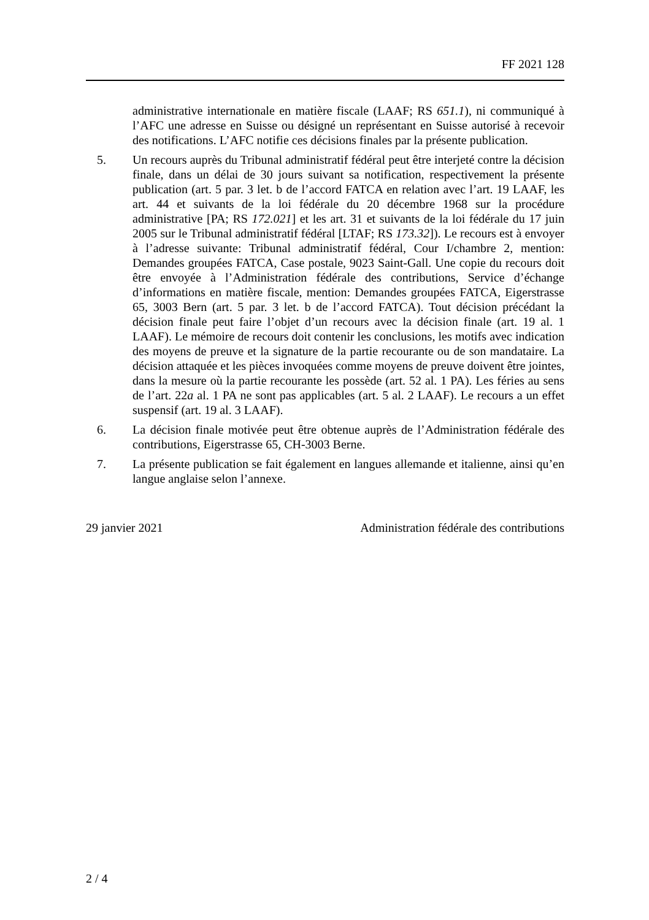FF 2021 128
administrative internationale en matière fiscale (LAAF; RS 651.1), ni communiqué à l’AFC une adresse en Suisse ou désigné un représentant en Suisse autorisé à recevoir des notifications. L’AFC notifie ces décisions finales par la présente publication.
5. Un recours auprès du Tribunal administratif fédéral peut être interjeté contre la décision finale, dans un délai de 30 jours suivant sa notification, respectivement la présente publication (art. 5 par. 3 let. b de l’accord FATCA en relation avec l’art. 19 LAAF, les art. 44 et suivants de la loi fédérale du 20 décembre 1968 sur la procédure administrative [PA; RS 172.021] et les art. 31 et suivants de la loi fédérale du 17 juin 2005 sur le Tribunal administratif fédéral [LTAF; RS 173.32]). Le recours est à envoyer à l’adresse suivante: Tribunal administratif fédéral, Cour I/chambre 2, mention: Demandes groupées FATCA, Case postale, 9023 Saint-Gall. Une copie du recours doit être envoyée à l’Administration fédérale des contributions, Service d’échange d’informations en matière fiscale, mention: Demandes groupées FATCA, Eigerstrasse 65, 3003 Bern (art. 5 par. 3 let. b de l’accord FATCA). Tout décision précédant la décision finale peut faire l’objet d’un recours avec la décision finale (art. 19 al. 1 LAAF). Le mémoire de recours doit contenir les conclusions, les motifs avec indication des moyens de preuve et la signature de la partie recourante ou de son mandataire. La décision attaquée et les pièces invoquées comme moyens de preuve doivent être jointes, dans la mesure où la partie recourante les possède (art. 52 al. 1 PA). Les féries au sens de l’art. 22a al. 1 PA ne sont pas applicables (art. 5 al. 2 LAAF). Le recours a un effet suspensif (art. 19 al. 3 LAAF).
6. La décision finale motivée peut être obtenue auprès de l’Administration fédérale des contributions, Eigerstrasse 65, CH-3003 Berne.
7. La présente publication se fait également en langues allemande et italienne, ainsi qu’en langue anglaise selon l’annexe.
29 janvier 2021 Administration fédérale des contributions
2 / 4